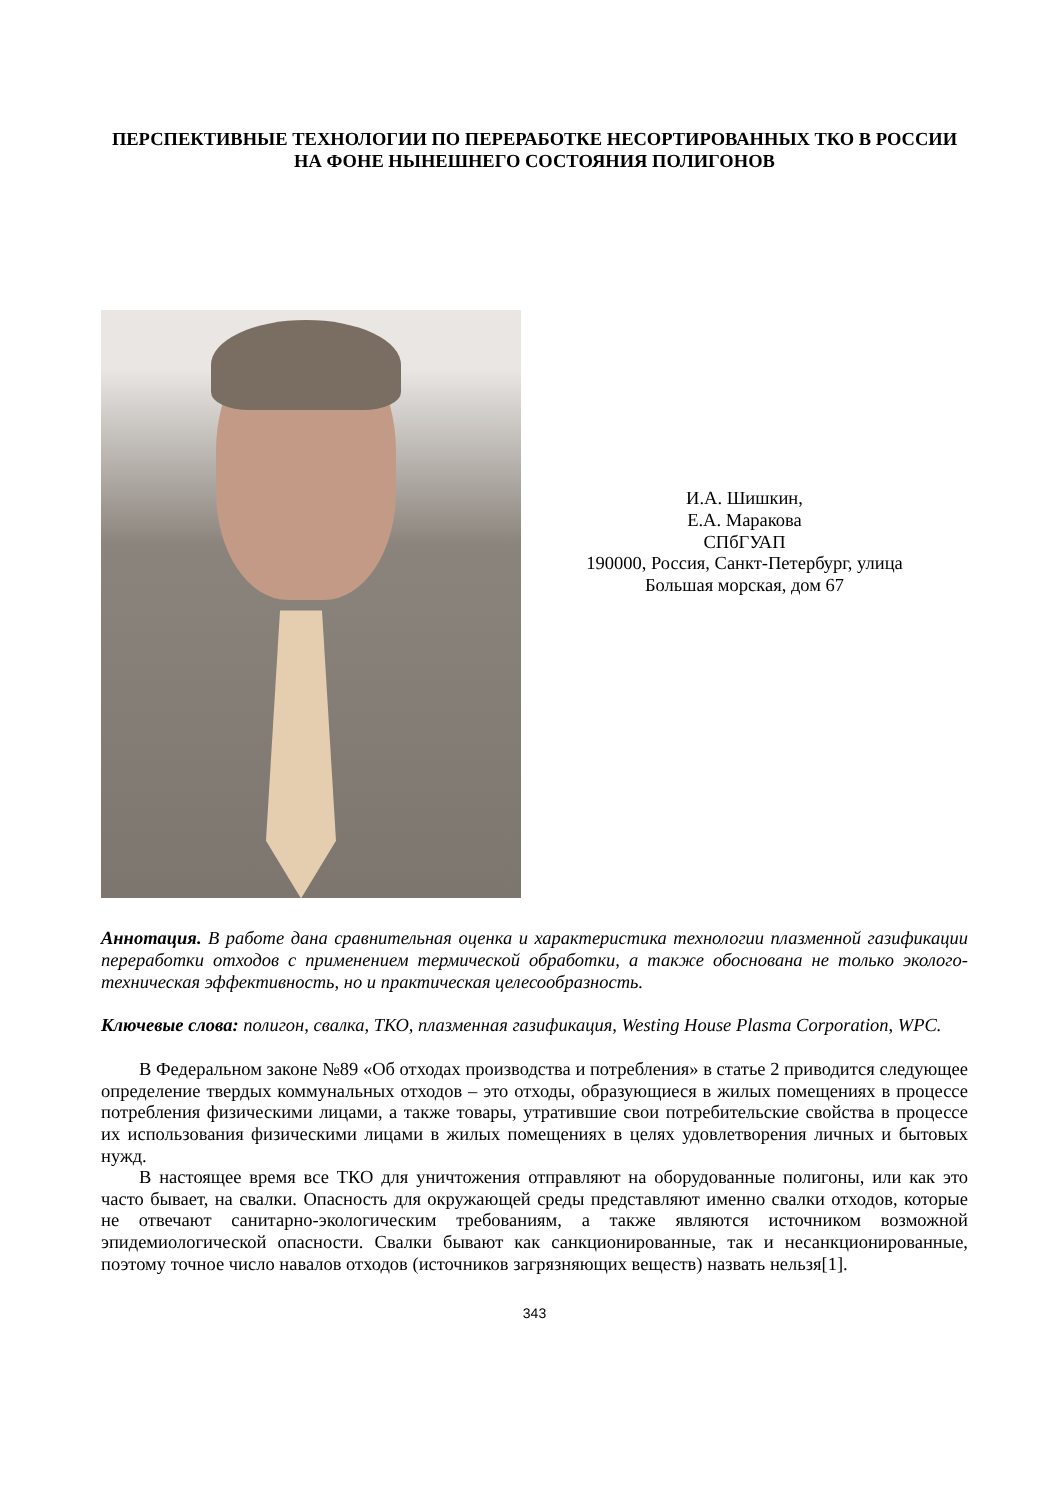ПЕРСПЕКТИВНЫЕ ТЕХНОЛОГИИ ПО ПЕРЕРАБОТКЕ НЕСОРТИРОВАННЫХ ТКО В РОССИИ НА ФОНЕ НЫНЕШНЕГО СОСТОЯНИЯ ПОЛИГОНОВ
И.А. Шишкин,
Е.А. Маракова
СПбГУАП
190000, Россия, Санкт-Петербург, улица
Большая морская, дом 67
Аннотация. В работе дана сравнительная оценка и характеристика технологии плазменной газификации переработки отходов с применением термической обработки, а также обоснована не только эколого-техническая эффективность, но и практическая целесообразность.
Ключевые слова: полигон, свалка, ТКО, плазменная газификация, Westing House Plasma Corporation, WPC.
В Федеральном законе №89 «Об отходах производства и потребления» в статье 2 приводится следующее определение твердых коммунальных отходов – это отходы, образующиеся в жилых помещениях в процессе потребления физическими лицами, а также товары, утратившие свои потребительские свойства в процессе их использования физическими лицами в жилых помещениях в целях удовлетворения личных и бытовых нужд.
В настоящее время все ТКО для уничтожения отправляют на оборудованные полигоны, или как это часто бывает, на свалки. Опасность для окружающей среды представляют именно свалки отходов, которые не отвечают санитарно-экологическим требованиям, а также являются источником возможной эпидемиологической опасности. Свалки бывают как санкционированные, так и несанкционированные, поэтому точное число навалов отходов (источников загрязняющих веществ) назвать нельзя[1].
343